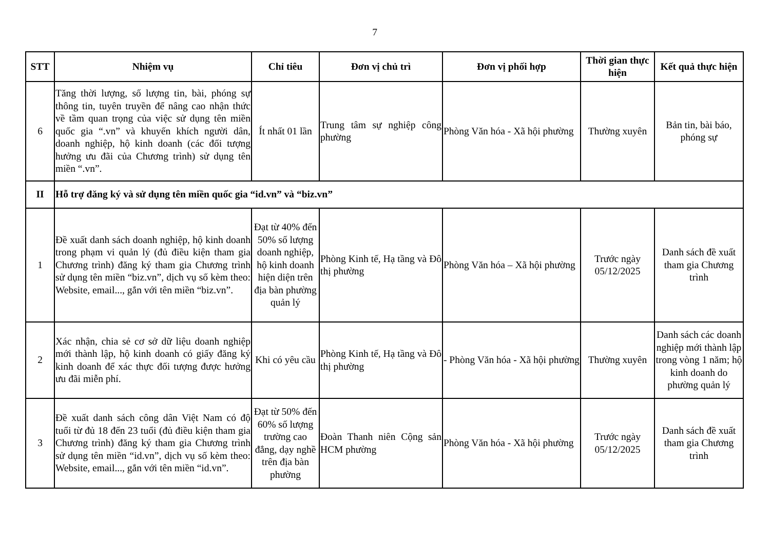7
| STT | Nhiệm vụ | Chỉ tiêu | Đơn vị chủ trì | Đơn vị phối hợp | Thời gian thực hiện | Kết quả thực hiện |
| --- | --- | --- | --- | --- | --- | --- |
| 6 | Tăng thời lượng, số lượng tin, bài, phóng sự thông tin, tuyên truyền để nâng cao nhận thức về tầm quan trọng của việc sử dụng tên miền quốc gia “.vn” và khuyến khích người dân, doanh nghiệp, hộ kinh doanh (các đối tượng hưởng ưu đãi của Chương trình) sử dụng tên miền “.vn”. | Ít nhất 01 lần | Trung tâm sự nghiệp công phường | Phòng Văn hóa - Xã hội phường | Thường xuyên | Bản tin, bài báo, phóng sự |
| II | Hỗ trợ đăng ký và sử dụng tên miền quốc gia “id.vn” và “biz.vn” | | | | | |
| 1 | Đề xuất danh sách doanh nghiệp, hộ kinh doanh trong phạm vi quản lý (đủ điều kiện tham gia Chương trình) đăng ký tham gia Chương trình sử dụng tên miền “biz.vn”, dịch vụ số kèm theo: Website, email..., gắn với tên miền “biz.vn”. | Đạt từ 40% đến 50% số lượng doanh nghiệp, hộ kinh doanh hiện diện trên địa bàn phường quản lý | Phòng Kinh tế, Hạ tầng và Đô thị phường | Phòng Văn hóa – Xã hội phường | Trước ngày 05/12/2025 | Danh sách đề xuất tham gia Chương trình |
| 2 | Xác nhận, chia sẻ cơ sở dữ liệu doanh nghiệp mới thành lập, hộ kinh doanh có giấy đăng ký kinh doanh để xác thực đối tượng được hưởng ưu đãi miễn phí. | Khi có yêu cầu | Phòng Kinh tế, Hạ tầng và Đô thị phường | - Phòng Văn hóa - Xã hội phường | Thường xuyên | Danh sách các doanh nghiệp mới thành lập trong vòng 1 năm; hộ kinh doanh do phường quản lý |
| 3 | Đề xuất danh sách công dân Việt Nam có độ tuổi từ đủ 18 đến 23 tuổi (đủ điều kiện tham gia Chương trình) đăng ký tham gia Chương trình sử dụng tên miền “id.vn”, dịch vụ số kèm theo: Website, email..., gắn với tên miền “id.vn”. | Đạt từ 50% đến 60% số lượng trường cao đẳng, dạy nghề trên địa bàn phường | Đoàn Thanh niên Cộng sản HCM phường | Phòng Văn hóa - Xã hội phường | Trước ngày 05/12/2025 | Danh sách đề xuất tham gia Chương trình |